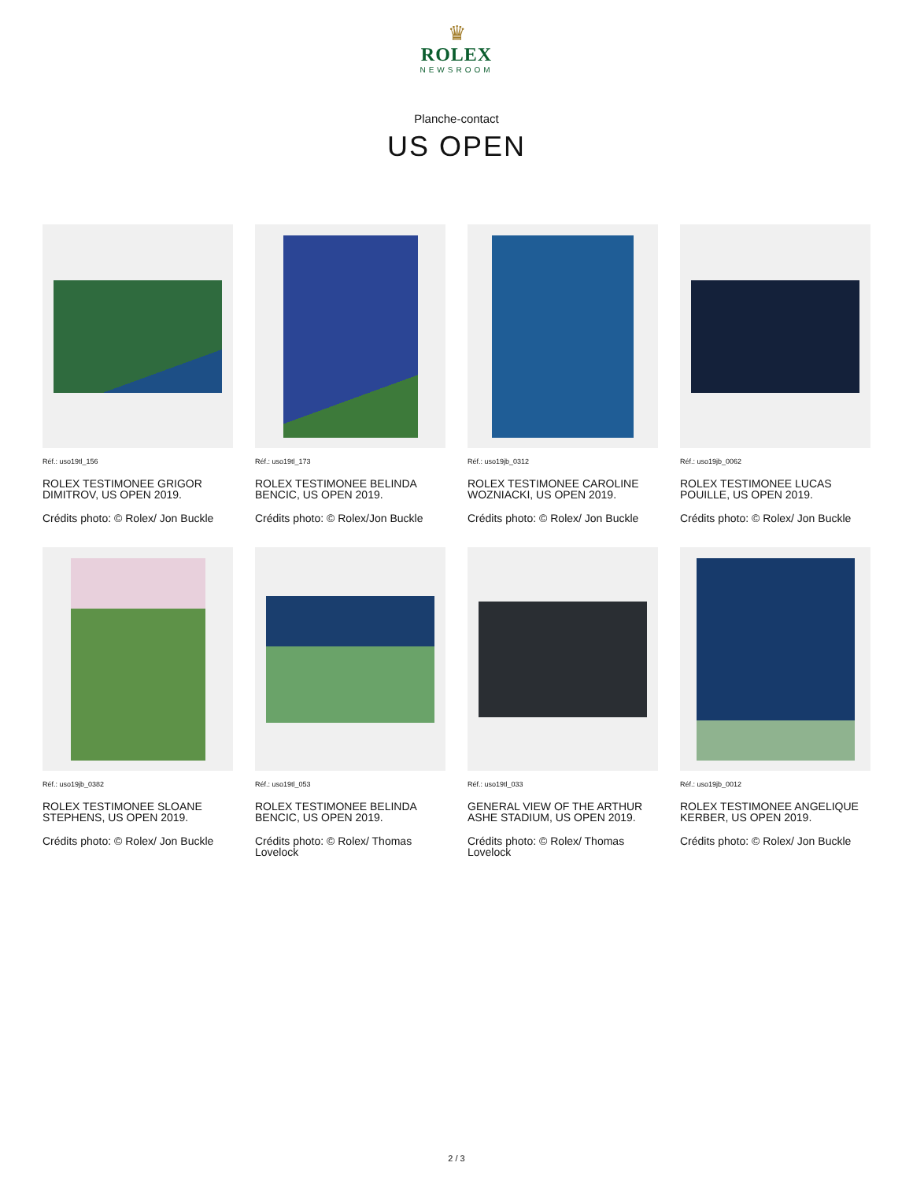♛
ROLEX
NEWSROOM
Planche-contact
US OPEN
Réf.: uso19tl_156
ROLEX TESTIMONEE GRIGOR DIMITROV, US OPEN 2019.
Crédits photo: © Rolex/ Jon Buckle
Réf.: uso19tl_173
ROLEX TESTIMONEE BELINDA BENCIC, US OPEN 2019.
Crédits photo: © Rolex/Jon Buckle
Réf.: uso19jb_0312
ROLEX TESTIMONEE CAROLINE WOZNIACKI, US OPEN 2019.
Crédits photo: © Rolex/ Jon Buckle
Réf.: uso19jb_0062
ROLEX TESTIMONEE LUCAS POUILLE, US OPEN 2019.
Crédits photo: © Rolex/ Jon Buckle
Réf.: uso19jb_0382
ROLEX TESTIMONEE SLOANE STEPHENS, US OPEN 2019.
Crédits photo: © Rolex/ Jon Buckle
Réf.: uso19tl_053
ROLEX TESTIMONEE BELINDA BENCIC, US OPEN 2019.
Crédits photo: © Rolex/ Thomas Lovelock
Réf.: uso19tl_033
GENERAL VIEW OF THE ARTHUR ASHE STADIUM, US OPEN 2019.
Crédits photo: © Rolex/ Thomas Lovelock
Réf.: uso19jb_0012
ROLEX TESTIMONEE ANGELIQUE KERBER, US OPEN 2019.
Crédits photo: © Rolex/ Jon Buckle
2 / 3